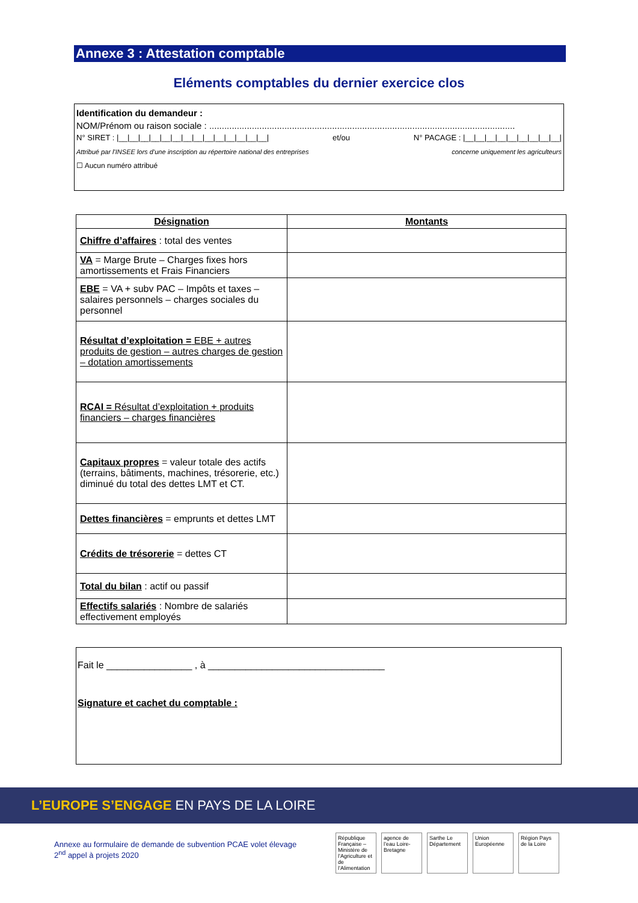Annexe 3 : Attestation comptable
Eléments comptables du dernier exercice clos
Identification du demandeur :
NOM/Prénom ou raison sociale : ..........................................................................................................................
N° SIRET : |__|__|__|__|__|__|__|__|__|__|__|__|__|__| et/ou N° PACAGE : |__|__|__|__|__|__|__|__|__|
Attribué par l’INSEE lors d’une inscription au répertoire national des entreprises concerne uniquement les agriculteurs
☐ Aucun numéro attribué
| Désignation | Montants |
| --- | --- |
| Chiffre d’affaires : total des ventes | |
| VA = Marge Brute – Charges fixes hors amortissements et Frais Financiers | |
| EBE = VA + subv PAC – Impôts et taxes – salaires personnels – charges sociales du personnel | |
| Résultat d’exploitation = EBE + autres produits de gestion – autres charges de gestion – dotation amortissements | |
| RCAI = Résultat d’exploitation + produits financiers – charges financières | |
| Capitaux propres = valeur totale des actifs (terrains, bâtiments, machines, trésorerie, etc.) diminué du total des dettes LMT et CT. | |
| Dettes financières = emprunts et dettes LMT | |
| Crédits de trésorerie = dettes CT | |
| Total du bilan : actif ou passif | |
| Effectifs salariés : Nombre de salariés effectivement employés | |
Fait le ________________ , à _________________________________
Signature et cachet du comptable :
L’EUROPE S’ENGAGE EN PAYS DE LA LOIRE
Annexe au formulaire de demande de subvention PCAE volet élevage
2<sup>nd</sup> appel à projets 2020
République Française – Ministère de l’Agriculture et de l’Alimentation
agence de l’eau Loire-Bretagne
Sarthe Le Département
Union Européenne
Région Pays de la Loire